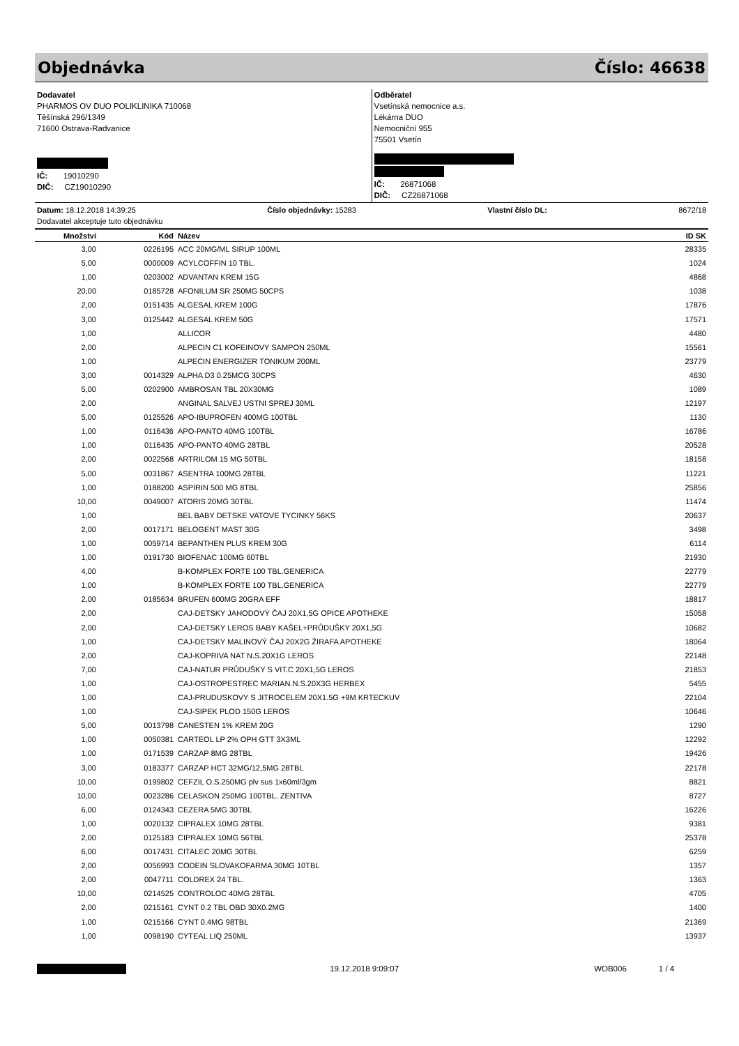Objednávka Číslo: 46638
Dodavatel
PHARMOS OV DUO POLIKLINIKA 710068
Těšínská 296/1349
71600 Ostrava-Radvanice
IČ: 19010290
DIČ: CZ19010290
Odběratel
Vsetínská nemocnice a.s.
Lékárna DUO
Nemocniční 955
75501 Vsetín
IČ: 26871068
DIČ: CZ26871068
Datum: 18.12.2018 14:39:25 Číslo objednávky: 15283 Vlastní číslo DL: 8672/18
Dodavatel akceptuje tuto objednávku
| Množství | Kód | Název | ID SK |
| --- | --- | --- | --- |
| 3,00 | 0226195 | ACC 20MG/ML SIRUP 100ML | 28335 |
| 5,00 | 0000009 | ACYLCOFFIN 10 TBL. | 1024 |
| 1,00 | 0203002 | ADVANTAN KREM 15G | 4868 |
| 20,00 | 0185728 | AFONILUM SR 250MG 50CPS | 1038 |
| 2,00 | 0151435 | ALGESAL KREM 100G | 17876 |
| 3,00 | 0125442 | ALGESAL KREM 50G | 17571 |
| 1,00 | | ALLICOR | 4480 |
| 2,00 | | ALPECIN C1 KOFEINOVY SAMPON 250ML | 15561 |
| 1,00 | | ALPECIN ENERGIZER TONIKUM 200ML | 23779 |
| 3,00 | 0014329 | ALPHA D3 0.25MCG 30CPS | 4630 |
| 5,00 | 0202900 | AMBROSAN TBL 20X30MG | 1089 |
| 2,00 | | ANGINAL SALVEJ USTNI SPREJ 30ML | 12197 |
| 5,00 | 0125526 | APO-IBUPROFEN 400MG 100TBL | 1130 |
| 1,00 | 0116436 | APO-PANTO 40MG 100TBL | 16786 |
| 1,00 | 0116435 | APO-PANTO 40MG 28TBL | 20528 |
| 2,00 | 0022568 | ARTRILOM 15 MG 50TBL | 18158 |
| 5,00 | 0031867 | ASENTRA 100MG 28TBL | 11221 |
| 1,00 | 0188200 | ASPIRIN 500 MG 8TBL | 25856 |
| 10,00 | 0049007 | ATORIS 20MG 30TBL | 11474 |
| 1,00 | | BEL BABY DETSKE VATOVE TYCINKY 56KS | 20637 |
| 2,00 | 0017171 | BELOGENT MAST 30G | 3498 |
| 1,00 | 0059714 | BEPANTHEN PLUS KREM 30G | 6114 |
| 1,00 | 0191730 | BIOFENAC 100MG 60TBL | 21930 |
| 4,00 | | B-KOMPLEX FORTE 100 TBL.GENERICA | 22779 |
| 1,00 | | B-KOMPLEX FORTE 100 TBL.GENERICA | 22779 |
| 2,00 | 0185634 | BRUFEN 600MG 20GRA EFF | 18817 |
| 2,00 | | CAJ-DETSKY JAHODOVÝ ČAJ 20X1,5G OPICE APOTHEKE | 15058 |
| 2,00 | | CAJ-DETSKY LEROS BABY KAŠEL+PRŮDUŠKY 20X1,5G | 10682 |
| 1,00 | | CAJ-DETSKY MALINOVÝ ČAJ 20X2G ŽIRAFA APOTHEKE | 18064 |
| 2,00 | | CAJ-KOPRIVA NAT N.S.20X1G LEROS | 22148 |
| 7,00 | | CAJ-NATUR PRŮDUŠKY S VIT.C 20X1,5G LEROS | 21853 |
| 1,00 | | CAJ-OSTROPESTREC MARIAN.N.S.20X3G HERBEX | 5455 |
| 1,00 | | CAJ-PRUDUSKOVY S JITROCELEM 20X1.5G +9M KRTECKUV | 22104 |
| 1,00 | | CAJ-SIPEK PLOD 150G LEROS | 10646 |
| 5,00 | 0013798 | CANESTEN 1% KREM 20G | 1290 |
| 1,00 | 0050381 | CARTEOL LP 2% OPH GTT 3X3ML | 12292 |
| 1,00 | 0171539 | CARZAP 8MG 28TBL | 19426 |
| 3,00 | 0183377 | CARZAP HCT 32MG/12,5MG 28TBL | 22178 |
| 10,00 | 0199802 | CEFZIL O.S.250MG plv sus 1x60ml/3gm | 8821 |
| 10,00 | 0023286 | CELASKON 250MG 100TBL. ZENTIVA | 8727 |
| 6,00 | 0124343 | CEZERA 5MG 30TBL | 16226 |
| 1,00 | 0020132 | CIPRALEX 10MG 28TBL | 9381 |
| 2,00 | 0125183 | CIPRALEX 10MG 56TBL | 25378 |
| 6,00 | 0017431 | CITALEC 20MG 30TBL | 6259 |
| 2,00 | 0056993 | CODEIN SLOVAKOFARMA 30MG 10TBL | 1357 |
| 2,00 | 0047711 | COLDREX 24 TBL. | 1363 |
| 10,00 | 0214525 | CONTROLOC 40MG 28TBL | 4705 |
| 2,00 | 0215161 | CYNT 0.2 TBL OBD 30X0.2MG | 1400 |
| 1,00 | 0215166 | CYNT 0.4MG 98TBL | 21369 |
| 1,00 | 0098190 | CYTEAL LIQ 250ML | 13937 |
19.12.2018 9:09:07 WOB006 1 / 4